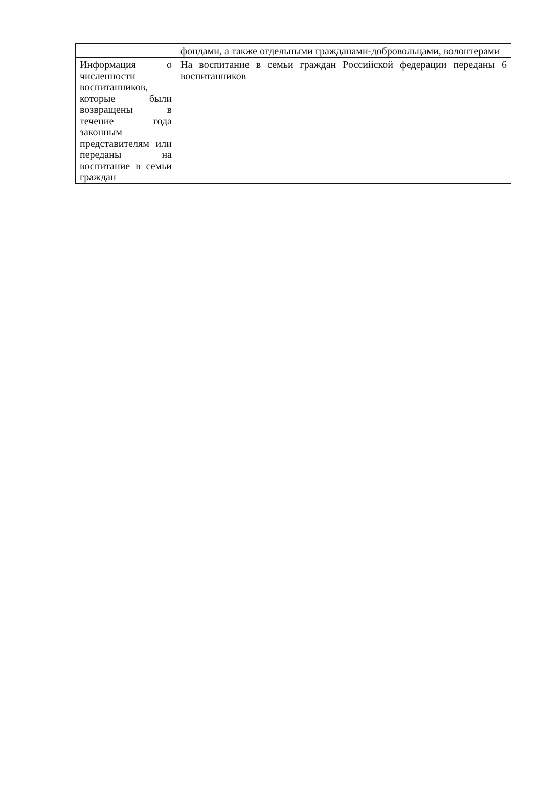| | фондами, а также отдельными гражданами-добровольцами, волонтерами |
| Информация о численности воспитанников, которые были возвращены в течение года законным представителям или переданы на воспитание в семьи граждан | На воспитание в семьи граждан Российской федерации переданы 6 воспитанников |